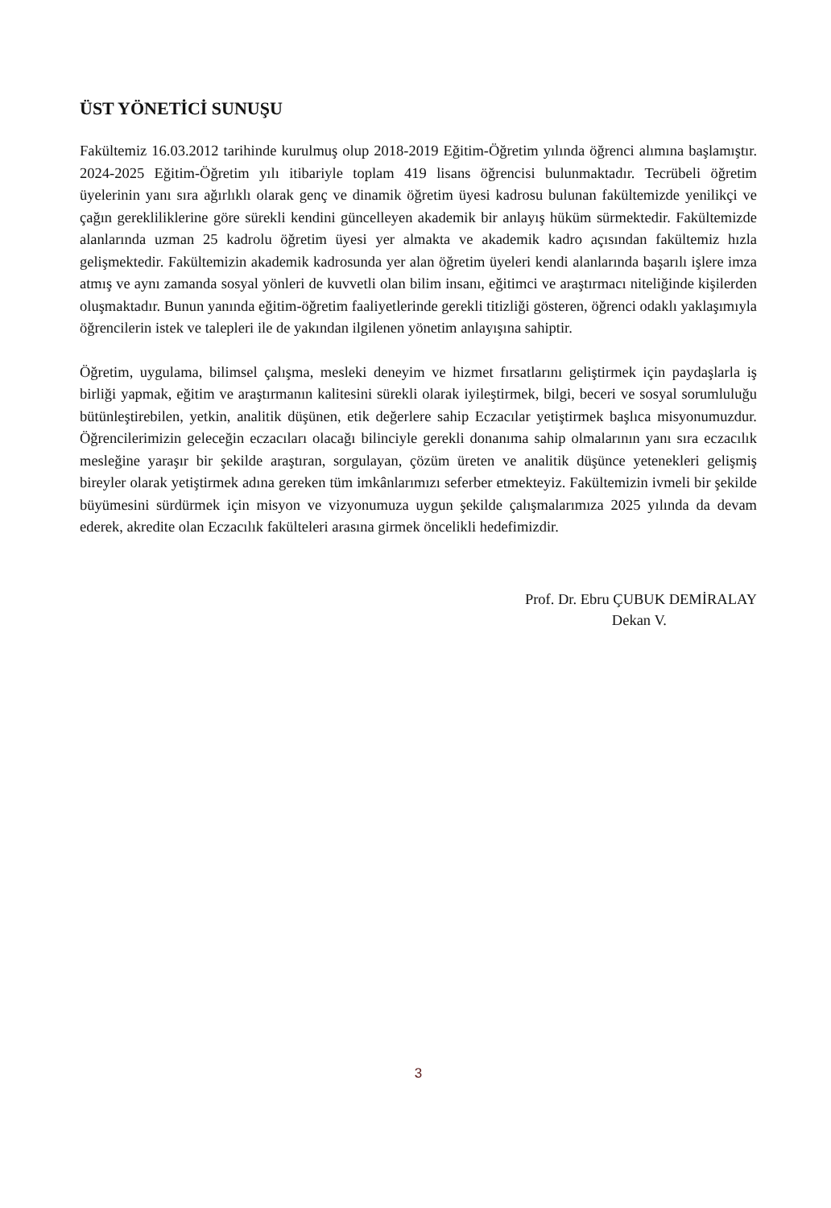ÜST YÖNETİCİ SUNUŞU
Fakültemiz 16.03.2012 tarihinde kurulmuş olup 2018-2019 Eğitim-Öğretim yılında öğrenci alımına başlamıştır. 2024-2025 Eğitim-Öğretim yılı itibariyle toplam 419 lisans öğrencisi bulunmaktadır. Tecrübeli öğretim üyelerinin yanı sıra ağırlıklı olarak genç ve dinamik öğretim üyesi kadrosu bulunan fakültemizde yenilikçi ve çağın gerekliliklerine göre sürekli kendini güncelleyen akademik bir anlayış hüküm sürmektedir. Fakültemizde alanlarında uzman 25 kadrolu öğretim üyesi yer almakta ve akademik kadro açısından fakültemiz hızla gelişmektedir. Fakültemizin akademik kadrosunda yer alan öğretim üyeleri kendi alanlarında başarılı işlere imza atmış ve aynı zamanda sosyal yönleri de kuvvetli olan bilim insanı, eğitimci ve araştırmacı niteliğinde kişilerden oluşmaktadır. Bunun yanında eğitim-öğretim faaliyetlerinde gerekli titizliği gösteren, öğrenci odaklı yaklaşımıyla öğrencilerin istek ve talepleri ile de yakından ilgilenen yönetim anlayışına sahiptir.
Öğretim, uygulama, bilimsel çalışma, mesleki deneyim ve hizmet fırsatlarını geliştirmek için paydaşlarla iş birliği yapmak, eğitim ve araştırmanın kalitesini sürekli olarak iyileştirmek, bilgi, beceri ve sosyal sorumluluğu bütünleştirebilen, yetkin, analitik düşünen, etik değerlere sahip Eczacılar yetiştirmek başlıca misyonumuzdur. Öğrencilerimizin geleceğin eczacıları olacağı bilinciyle gerekli donanıma sahip olmalarının yanı sıra eczacılık mesleğine yaraşır bir şekilde araştıran, sorgulayan, çözüm üreten ve analitik düşünce yetenekleri gelişmiş bireyler olarak yetiştirmek adına gereken tüm imkânlarımızı seferber etmekteyiz. Fakültemizin ivmeli bir şekilde büyümesini sürdürmek için misyon ve vizyonumuza uygun şekilde çalışmalarımıza 2025 yılında da devam ederek, akredite olan Eczacılık fakülteleri arasına girmek öncelikli hedefimizdir.
Prof. Dr. Ebru ÇUBUK DEMİRALAY
Dekan V.
3